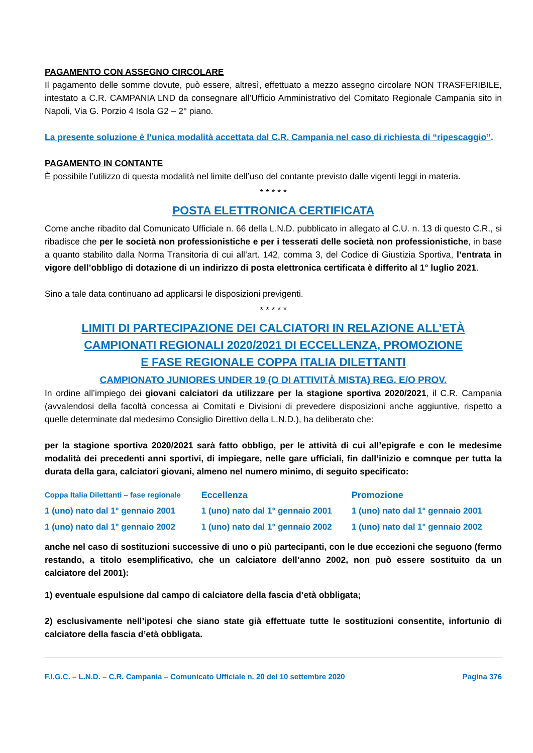PAGAMENTO CON ASSEGNO CIRCOLARE
Il pagamento delle somme dovute, può essere, altresì, effettuato a mezzo assegno circolare NON TRASFERIBILE, intestato a C.R. CAMPANIA LND da consegnare all’Ufficio Amministrativo del Comitato Regionale Campania sito in Napoli, Via G. Porzio 4 Isola G2 – 2° piano.
La presente soluzione è l’unica modalità accettata dal C.R. Campania nel caso di richiesta di “ripescaggio”.
PAGAMENTO IN CONTANTE
È possibile l’utilizzo di questa modalità nel limite dell’uso del contante previsto dalle vigenti leggi in materia.
* * * * *
POSTA ELETTRONICA CERTIFICATA
Come anche ribadito dal Comunicato Ufficiale n. 66 della L.N.D. pubblicato in allegato al C.U. n. 13 di questo C.R., si ribadisce che per le società non professionistiche e per i tesserati delle società non professionistiche, in base a quanto stabilito dalla Norma Transitoria di cui all’art. 142, comma 3, del Codice di Giustizia Sportiva, l’entrata in vigore dell’obbligo di dotazione di un indirizzo di posta elettronica certificata è differito al 1° luglio 2021.
Sino a tale data continuano ad applicarsi le disposizioni previgenti.
* * * * *
LIMITI DI PARTECIPAZIONE DEI CALCIATORI IN RELAZIONE ALL’ETÀ
CAMPIONATI REGIONALI 2020/2021 DI ECCELLENZA, PROMOZIONE
E FASE REGIONALE COPPA ITALIA DILETTANTI
CAMPIONATO JUNIORES UNDER 19 (O DI ATTIVITÀ MISTA) REG. E/O PROV.
In ordine all’impiego dei giovani calciatori da utilizzare per la stagione sportiva 2020/2021, il C.R. Campania (avvalendosi della facoltà concessa ai Comitati e Divisioni di prevedere disposizioni anche aggiuntive, rispetto a quelle determinate dal medesimo Consiglio Direttivo della L.N.D.), ha deliberato che:
per la stagione sportiva 2020/2021 sarà fatto obbligo, per le attività di cui all’epigrafe e con le medesime modalità dei precedenti anni sportivi, di impiegare, nelle gare ufficiali, fin dall’inizio e comnque per tutta la durata della gara, calciatori giovani, almeno nel numero minimo, di seguito specificato:
| Coppa Italia Dilettanti – fase regionale | Eccellenza | Promozione |
| --- | --- | --- |
| 1 (uno) nato dal 1° gennaio 2001 | 1 (uno) nato dal 1° gennaio 2001 | 1 (uno) nato dal 1° gennaio 2001 |
| 1 (uno) nato dal 1° gennaio 2002 | 1 (uno) nato dal 1° gennaio 2002 | 1 (uno) nato dal 1° gennaio 2002 |
anche nel caso di sostituzioni successive di uno o più partecipanti, con le due eccezioni che seguono (fermo restando, a titolo esemplificativo, che un calciatore dell’anno 2002, non può essere sostituito da un calciatore del 2001):
1) eventuale espulsione dal campo di calciatore della fascia d’età obbligata;
2) esclusivamente nell’ipotesi che siano state già effettuate tutte le sostituzioni consentite, infortunio di calciatore della fascia d’età obbligata.
F.I.G.C. – L.N.D. – C.R. Campania – Comunicato Ufficiale n. 20 del 10 settembre 2020 Pagina 376